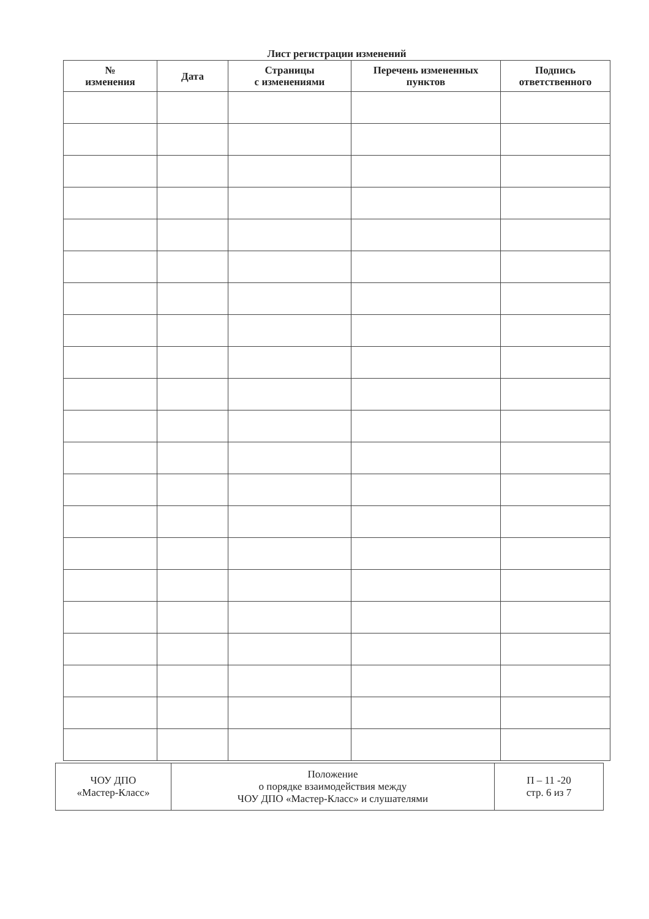Лист регистрации изменений
| № изменения | Дата | Страницы с изменениями | Перечень измененных пунктов | Подпись ответственного |
| --- | --- | --- | --- | --- |
| ЧОУ ДПО «Мастер-Класс» | Положение о порядке взаимодействия между ЧОУ ДПО «Мастер-Класс» и слушателями | П – 11 -20 стр. 6 из 7 |